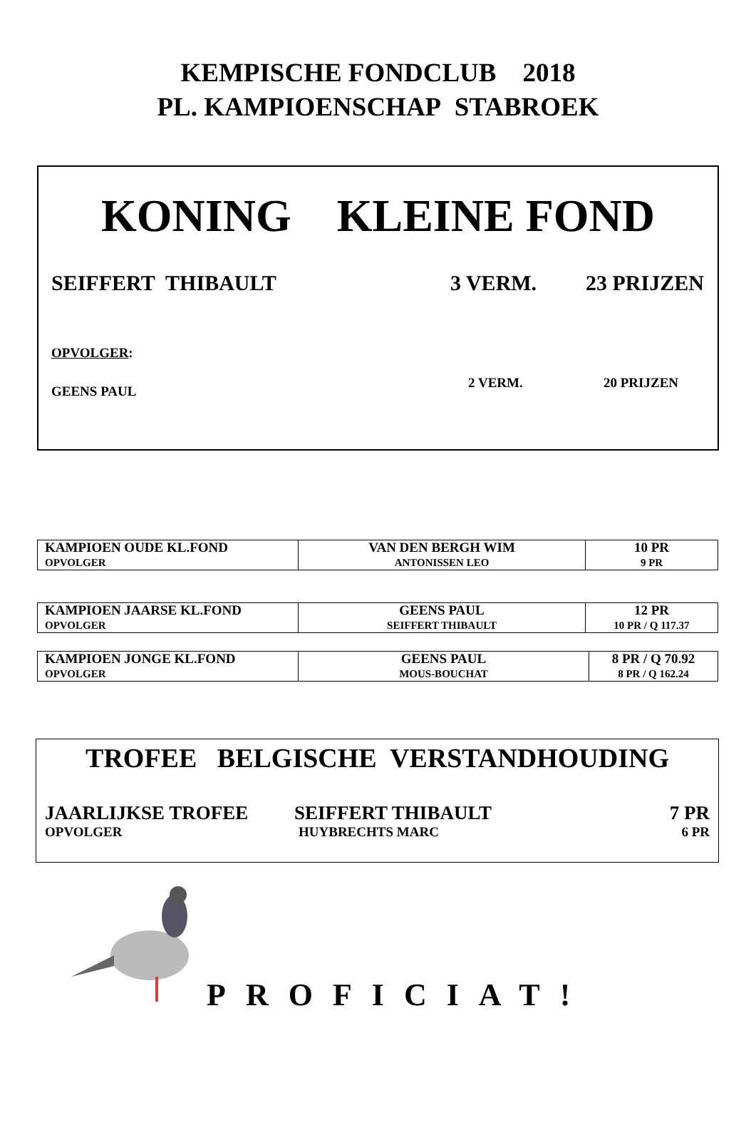KEMPISCHE FONDCLUB 2018
PL. KAMPIOENSCHAP STABROEK
KONING KLEINE FOND
SEIFFERT THIBAULT 3 VERM. 23 PRIJZEN
OPVOLGER:
GEENS PAUL 2 VERM. 20 PRIJZEN
| KAMPIOEN OUDE KL.FOND OPVOLGER | VAN DEN BERGH WIM ANTONISSEN LEO | 10 PR 9 PR |
| KAMPIOEN JAARSE KL.FOND OPVOLGER | GEENS PAUL SEIFFERT THIBAULT | 12 PR 10 PR / Q 117.37 |
| KAMPIOEN JONGE KL.FOND OPVOLGER | GEENS PAUL MOUS-BOUCHAT | 8 PR / Q 70.92 8 PR / Q 162.24 |
TROFEE BELGISCHE VERSTANDHOUDING
JAARLIJKSE TROFEE SEIFFERT THIBAULT 7 PR
OPVOLGER HUYBRECHTS MARC 6 PR
PROFICIAT!